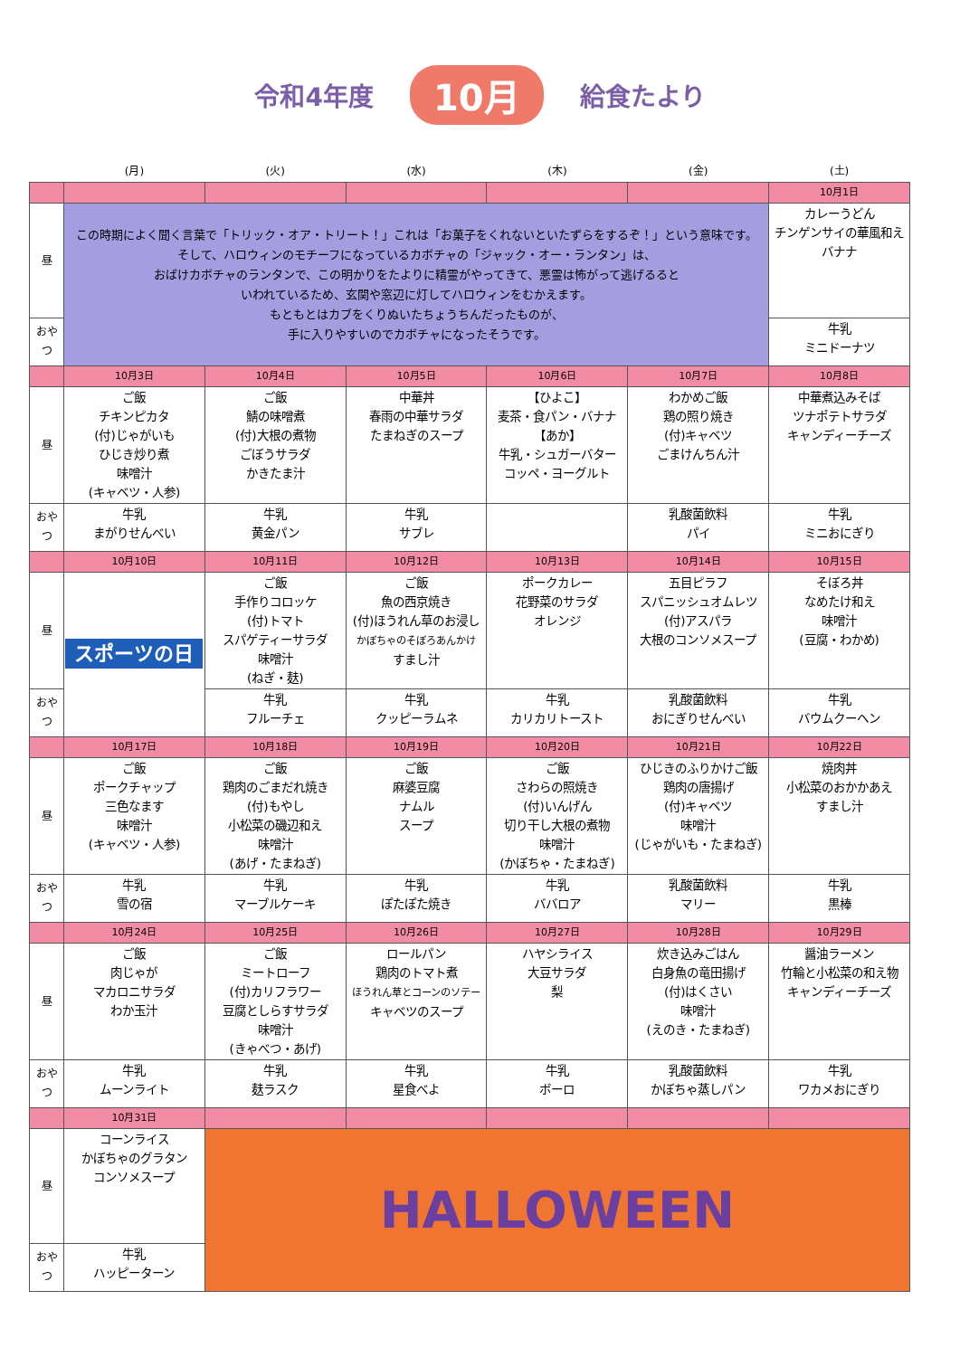令和4年度 10月 給食たより
| | (月) | (火) | (水) | (木) | (金) | (土) |
| --- | --- | --- | --- | --- | --- | --- |
| | | | | | | 10月1日 |
| 昼 | この時期によく聞く言葉で「トリック・オア・トリート！」これは「お菓子をくれないといたずらをするぞ！」という意味です。 そして、ハロウィンのモチーフになっているカボチャの「ジャック・オー・ランタン」は、 おばけカボチャのランタンで、この明かりをたよりに精霊がやってきて、悪霊は怖がって逃げるると いわれているため、玄関や窓辺に灯してハロウィンをむかえます。 もともとはカブをくりぬいたちょうちんだったものが、 手に入りやすいのでカボチャになったそうです。 | | | | | カレーうどん チンゲンサイの華風和え バナナ |
| おやつ | | | | | | 牛乳 ミニドーナツ |
| | 10月3日 | 10月4日 | 10月5日 | 10月6日 | 10月7日 | 10月8日 |
| 昼 | ご飯 チキンピカタ (付)じゃがいも ひじき炒り煮 味噌汁 (キャベツ・人参) | ご飯 鯖の味噌煮 (付)大根の煮物 ごぼうサラダ かきたま汁 | 中華丼 春雨の中華サラダ たまねぎのスープ | 【ひよこ】 麦茶・食パン・バナナ 【あか】 牛乳・シュガーバター コッペ・ヨーグルト | わかめご飯 鶏の照り焼き (付)キャベツ ごまけんちん汁 | 中華煮込みそば ツナポテトサラダ キャンディーチーズ |
| おやつ | 牛乳 まがりせんべい | 牛乳 黄金パン | 牛乳 サブレ | | 乳酸菌飲料 パイ | 牛乳 ミニおにぎり |
| | 10月10日 | 10月11日 | 10月12日 | 10月13日 | 10月14日 | 10月15日 |
| 昼 | スポーツの日 | ご飯 手作りコロッケ (付)トマト スパゲティーサラダ 味噌汁 (ねぎ・麸) | ご飯 魚の西京焼き (付)ほうれん草のお浸し かぼちゃのそぼろあんかけ すまし汁 | ポークカレー 花野菜のサラダ オレンジ | 五目ピラフ スパニッシュオムレツ (付)アスパラ 大根のコンソメスープ | そぼろ丼 なめたけ和え 味噌汁 (豆腐・わかめ) |
| おやつ | | 牛乳 フルーチェ | 牛乳 クッピーラムネ | 牛乳 カリカリトースト | 乳酸菌飲料 おにぎりせんべい | 牛乳 バウムクーヘン |
| | 10月17日 | 10月18日 | 10月19日 | 10月20日 | 10月21日 | 10月22日 |
| 昼 | ご飯 ポークチャップ 三色なます 味噌汁 (キャベツ・人参) | ご飯 鶏肉のごまだれ焼き (付)もやし 小松菜の磯辺和え 味噌汁 (あげ・たまねぎ) | ご飯 麻婆豆腐 ナムル スープ | ご飯 さわらの照焼き (付)いんげん 切り干し大根の煮物 味噌汁 (かぼちゃ・たまねぎ) | ひじきのふりかけご飯 鶏肉の唐揚げ (付)キャベツ 味噌汁 (じゃがいも・たまねぎ) | 焼肉丼 小松菜のおかかあえ すまし汁 |
| おやつ | 牛乳 雪の宿 | 牛乳 マーブルケーキ | 牛乳 ぽたぽた焼き | 牛乳 ババロア | 乳酸菌飲料 マリー | 牛乳 黒棒 |
| | 10月24日 | 10月25日 | 10月26日 | 10月27日 | 10月28日 | 10月29日 |
| 昼 | ご飯 肉じゃが マカロニサラダ わか玉汁 | ご飯 ミートローフ (付)カリフラワー 豆腐としらすサラダ 味噌汁 (きゃべつ・あげ) | ロールパン 鶏肉のトマト煮 ほうれん草とコーンのソテー キャベツのスープ | ハヤシライス 大豆サラダ 梨 | 炊き込みごはん 白身魚の竜田揚げ (付)はくさい 味噌汁 (えのき・たまねぎ) | 醤油ラーメン 竹輪と小松菜の和え物 キャンディーチーズ |
| おやつ | 牛乳 ムーンライト | 牛乳 麸ラスク | 牛乳 星食べよ | 牛乳 ボーロ | 乳酸菌飲料 かぼちゃ蒸しパン | 牛乳 ワカメおにぎり |
| | 10月31日 | | | | | |
| 昼 | コーンライス かぼちゃのグラタン コンソメスープ | HALLOWEEN | | | | |
| おやつ | 牛乳 ハッピーターン | | | | | |